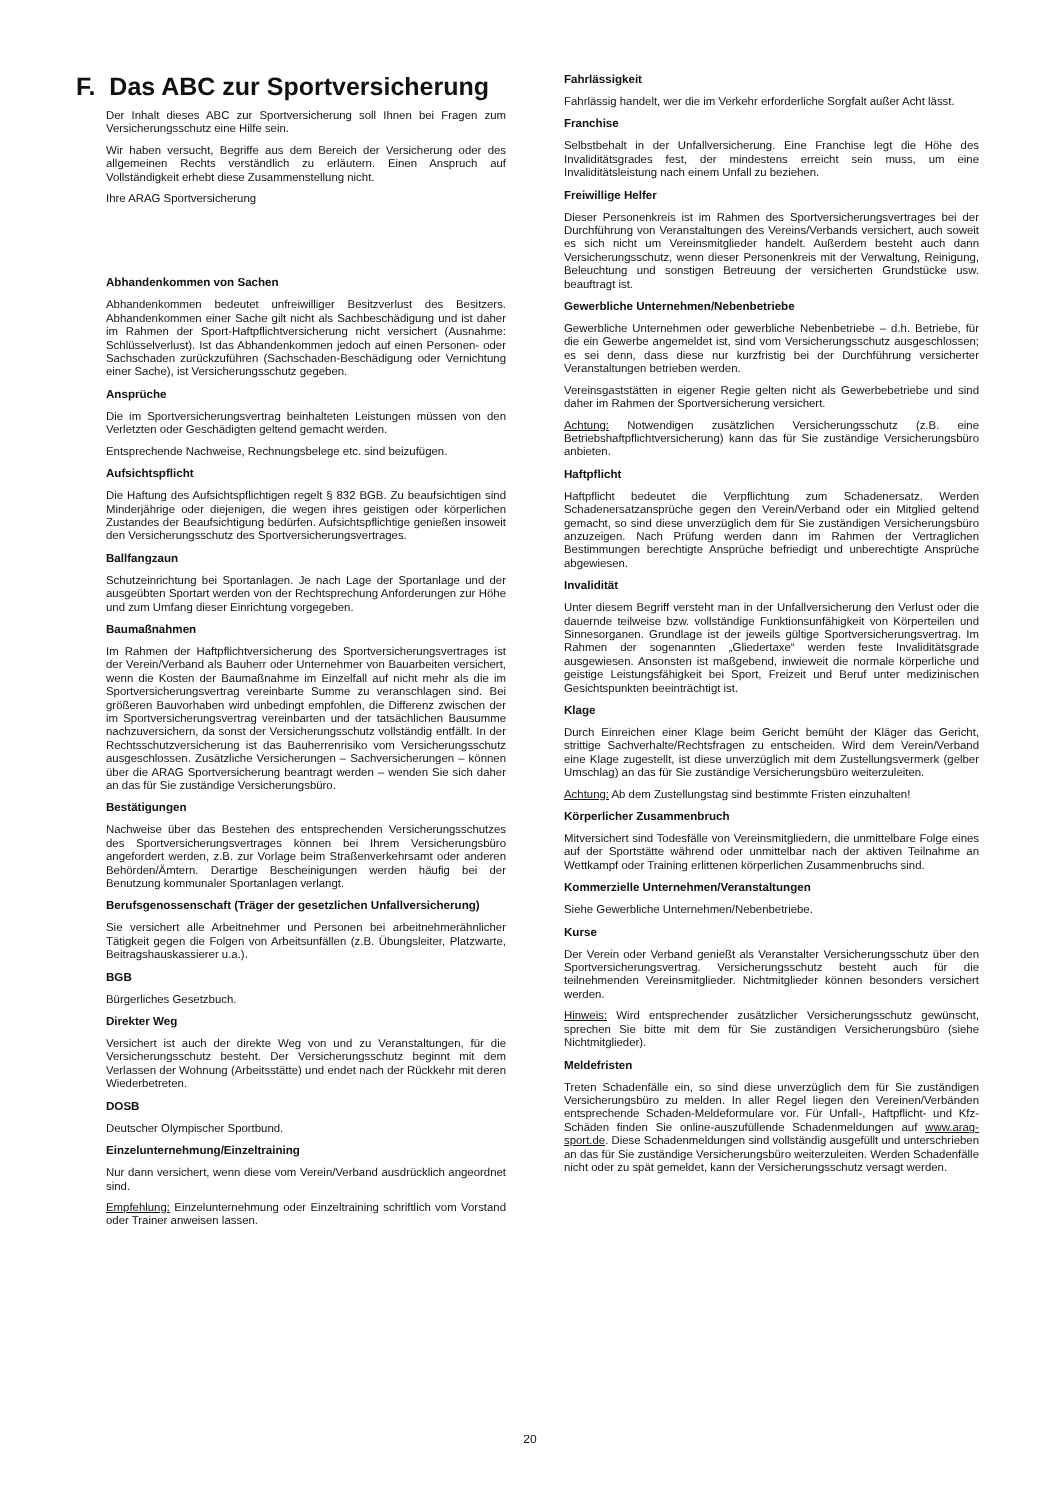F. Das ABC zur Sportversicherung
Der Inhalt dieses ABC zur Sportversicherung soll Ihnen bei Fragen zum Versicherungsschutz eine Hilfe sein.
Wir haben versucht, Begriffe aus dem Bereich der Versicherung oder des allgemeinen Rechts verständlich zu erläutern. Einen Anspruch auf Vollständigkeit erhebt diese Zusammenstellung nicht.
Ihre ARAG Sportversicherung
Abhandenkommen von Sachen
Abhandenkommen bedeutet unfreiwilliger Besitzverlust des Besitzers. Abhandenkommen einer Sache gilt nicht als Sachbeschädigung und ist daher im Rahmen der Sport-Haftpflichtversicherung nicht versichert (Ausnahme: Schlüsselverlust). Ist das Abhandenkommen jedoch auf einen Personen- oder Sachschaden zurückzuführen (Sachschaden-Beschädigung oder Vernichtung einer Sache), ist Versicherungsschutz gegeben.
Ansprüche
Die im Sportversicherungsvertrag beinhalteten Leistungen müssen von den Verletzten oder Geschädigten geltend gemacht werden.
Entsprechende Nachweise, Rechnungsbelege etc. sind beizufügen.
Aufsichtspflicht
Die Haftung des Aufsichtspflichtigen regelt § 832 BGB. Zu beaufsichtigen sind Minderjährige oder diejenigen, die wegen ihres geistigen oder körperlichen Zustandes der Beaufsichtigung bedürfen. Aufsichtspflichtige genießen insoweit den Versicherungsschutz des Sportversicherungsvertrages.
Ballfangzaun
Schutzeinrichtung bei Sportanlagen. Je nach Lage der Sportanlage und der ausgeübten Sportart werden von der Rechtsprechung Anforderungen zur Höhe und zum Umfang dieser Einrichtung vorgegeben.
Baumaßnahmen
Im Rahmen der Haftpflichtversicherung des Sportversicherungsvertrages ist der Verein/Verband als Bauherr oder Unternehmer von Bauarbeiten versichert, wenn die Kosten der Baumaßnahme im Einzelfall auf nicht mehr als die im Sportversicherungsvertrag vereinbarte Summe zu veranschlagen sind. Bei größeren Bauvorhaben wird unbedingt empfohlen, die Differenz zwischen der im Sportversicherungsvertrag vereinbarten und der tatsächlichen Bausumme nachzuversichern, da sonst der Versicherungsschutz vollständig entfällt. In der Rechtsschutzversicherung ist das Bauherrenrisiko vom Versicherungsschutz ausgeschlossen. Zusätzliche Versicherungen – Sachversicherungen – können über die ARAG Sportversicherung beantragt werden – wenden Sie sich daher an das für Sie zuständige Versicherungsbüro.
Bestätigungen
Nachweise über das Bestehen des entsprechenden Versicherungsschutzes des Sportversicherungsvertrages können bei Ihrem Versicherungsbüro angefordert werden, z.B. zur Vorlage beim Straßenverkehrsamt oder anderen Behörden/Ämtern. Derartige Bescheinigungen werden häufig bei der Benutzung kommunaler Sportanlagen verlangt.
Berufsgenossenschaft (Träger der gesetzlichen Unfallversicherung)
Sie versichert alle Arbeitnehmer und Personen bei arbeitnehmerähnlicher Tätigkeit gegen die Folgen von Arbeitsunfällen (z.B. Übungsleiter, Platzwarte, Beitragshauskassierer u.a.).
BGB
Bürgerliches Gesetzbuch.
Direkter Weg
Versichert ist auch der direkte Weg von und zu Veranstaltungen, für die Versicherungsschutz besteht. Der Versicherungsschutz beginnt mit dem Verlassen der Wohnung (Arbeitsstätte) und endet nach der Rückkehr mit deren Wiederbetreten.
DOSB
Deutscher Olympischer Sportbund.
Einzelunternehmung/Einzeltraining
Nur dann versichert, wenn diese vom Verein/Verband ausdrücklich angeordnet sind.
Empfehlung: Einzelunternehmung oder Einzeltraining schriftlich vom Vorstand oder Trainer anweisen lassen.
Fahrlässigkeit
Fahrlässig handelt, wer die im Verkehr erforderliche Sorgfalt außer Acht lässt.
Franchise
Selbstbehalt in der Unfallversicherung. Eine Franchise legt die Höhe des Invaliditätsgrades fest, der mindestens erreicht sein muss, um eine Invaliditätsleistung nach einem Unfall zu beziehen.
Freiwillige Helfer
Dieser Personenkreis ist im Rahmen des Sportversicherungsvertrages bei der Durchführung von Veranstaltungen des Vereins/Verbands versichert, auch soweit es sich nicht um Vereinsmitglieder handelt. Außerdem besteht auch dann Versicherungsschutz, wenn dieser Personenkreis mit der Verwaltung, Reinigung, Beleuchtung und sonstigen Betreuung der versicherten Grundstücke usw. beauftragt ist.
Gewerbliche Unternehmen/Nebenbetriebe
Gewerbliche Unternehmen oder gewerbliche Nebenbetriebe – d.h. Betriebe, für die ein Gewerbe angemeldet ist, sind vom Versicherungsschutz ausgeschlossen; es sei denn, dass diese nur kurzfristig bei der Durchführung versicherter Veranstaltungen betrieben werden.
Vereinsgaststätten in eigener Regie gelten nicht als Gewerbebetriebe und sind daher im Rahmen der Sportversicherung versichert.
Achtung: Notwendigen zusätzlichen Versicherungsschutz (z.B. eine Betriebshaftpflichtversicherung) kann das für Sie zuständige Versicherungsbüro anbieten.
Haftpflicht
Haftpflicht bedeutet die Verpflichtung zum Schadenersatz. Werden Schadenersatzansprüche gegen den Verein/Verband oder ein Mitglied geltend gemacht, so sind diese unverzüglich dem für Sie zuständigen Versicherungsbüro anzuzeigen. Nach Prüfung werden dann im Rahmen der Vertraglichen Bestimmungen berechtigte Ansprüche befriedigt und unberechtigte Ansprüche abgewiesen.
Invalidität
Unter diesem Begriff versteht man in der Unfallversicherung den Verlust oder die dauernde teilweise bzw. vollständige Funktionsunfähigkeit von Körperteilen und Sinnesorganen. Grundlage ist der jeweils gültige Sportversicherungsvertrag. Im Rahmen der sogenannten „Gliedertaxe“ werden feste Invaliditätsgrade ausgewiesen. Ansonsten ist maßgebend, inwieweit die normale körperliche und geistige Leistungsfähigkeit bei Sport, Freizeit und Beruf unter medizinischen Gesichtspunkten beeinträchtigt ist.
Klage
Durch Einreichen einer Klage beim Gericht bemüht der Kläger das Gericht, strittige Sachverhalte/Rechtsfragen zu entscheiden. Wird dem Verein/Verband eine Klage zugestellt, ist diese unverzüglich mit dem Zustellungsvermerk (gelber Umschlag) an das für Sie zuständige Versicherungsbüro weiterzuleiten.
Achtung: Ab dem Zustellungstag sind bestimmte Fristen einzuhalten!
Körperlicher Zusammenbruch
Mitversichert sind Todesfälle von Vereinsmitgliedern, die unmittelbare Folge eines auf der Sportstätte während oder unmittelbar nach der aktiven Teilnahme an Wettkampf oder Training erlittenen körperlichen Zusammenbruchs sind.
Kommerzielle Unternehmen/Veranstaltungen
Siehe Gewerbliche Unternehmen/Nebenbetriebe.
Kurse
Der Verein oder Verband genießt als Veranstalter Versicherungsschutz über den Sportversicherungsvertrag. Versicherungsschutz besteht auch für die teilnehmenden Vereinsmitglieder. Nichtmitglieder können besonders versichert werden.
Hinweis: Wird entsprechender zusätzlicher Versicherungsschutz gewünscht, sprechen Sie bitte mit dem für Sie zuständigen Versicherungsbüro (siehe Nichtmitglieder).
Meldefristen
Treten Schadenfälle ein, so sind diese unverzüglich dem für Sie zuständigen Versicherungsbüro zu melden. In aller Regel liegen den Vereinen/Verbänden entsprechende Schaden-Meldeformulare vor. Für Unfall-, Haftpflicht- und Kfz-Schäden finden Sie online-auszufüllende Schadenmeldungen auf www.arag-sport.de. Diese Schadenmeldungen sind vollständig ausgefüllt und unterschrieben an das für Sie zuständige Versicherungsbüro weiterzuleiten. Werden Schadenfälle nicht oder zu spät gemeldet, kann der Versicherungsschutz versagt werden.
20